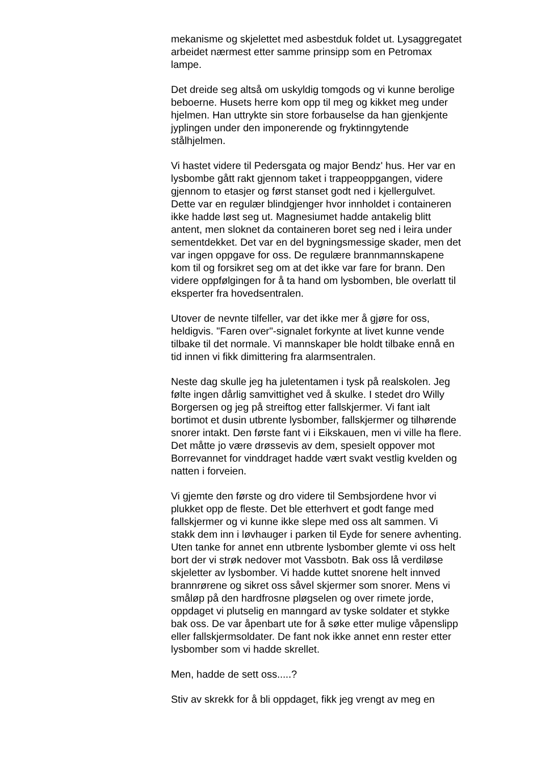mekanisme og skjelettet med asbestduk foldet ut. Lysaggregatet arbeidet nærmest etter samme prinsipp som en Petromax lampe.
Det dreide seg altså om uskyldig tomgods og vi kunne berolige beboerne. Husets herre kom opp til meg og kikket meg under hjelmen. Han uttrykte sin store forbauselse da han gjenkjente jyplingen under den imponerende og fryktinngytende stålhjelmen.
Vi hastet videre til Pedersgata og major Bendz' hus. Her var en lysbombe gått rakt gjennom taket i trappeoppgangen, videre gjennom to etasjer og først stanset godt ned i kjellergulvet. Dette var en regulær blindgjenger hvor innholdet i containeren ikke hadde løst seg ut. Magnesiumet hadde antakelig blitt antent, men sloknet da containeren boret seg ned i leira under sementdekket. Det var en del bygningsmessige skader, men det var ingen oppgave for oss. De regulære brannmannskapene kom til og forsikret seg om at det ikke var fare for brann. Den videre oppfølgingen for å ta hand om lysbomben, ble overlatt til eksperter fra hovedsentralen.
Utover de nevnte tilfeller, var det ikke mer å gjøre for oss, heldigvis. "Faren over"-signalet forkynte at livet kunne vende tilbake til det normale. Vi mannskaper ble holdt tilbake ennå en tid innen vi fikk dimittering fra alarmsentralen.
Neste dag skulle jeg ha juletentamen i tysk på realskolen. Jeg følte ingen dårlig samvittighet ved å skulke. I stedet dro Willy Borgersen og jeg på streiftog etter fallskjermer. Vi fant ialt bortimot et dusin utbrente lysbomber, fallskjermer og tilhørende snorer intakt. Den første fant vi i Eikskauen, men vi ville ha flere. Det måtte jo være drøssevis av dem, spesielt oppover mot Borrevannet for vinddraget hadde vært svakt vestlig kvelden og natten i forveien.
Vi gjemte den første og dro videre til Sembsjordene hvor vi plukket opp de fleste. Det ble etterhvert et godt fange med fallskjermer og vi kunne ikke slepe med oss alt sammen. Vi stakk dem inn i løvhauger i parken til Eyde for senere avhenting. Uten tanke for annet enn utbrente lysbomber glemte vi oss helt bort der vi strøk nedover mot Vassbotn. Bak oss lå verdiløse skjeletter av lysbomber. Vi hadde kuttet snorene helt innved brannrørene og sikret oss såvel skjermer som snorer. Mens vi småløp på den hardfrosne pløgselen og over rimete jorde, oppdaget vi plutselig en manngard av tyske soldater et stykke bak oss. De var åpenbart ute for å søke etter mulige våpenslipp eller fallskjermsoldater. De fant nok ikke annet enn rester etter lysbomber som vi hadde skrellet.
Men, hadde de sett oss.....?
Stiv av skrekk for å bli oppdaget, fikk jeg vrengt av meg en